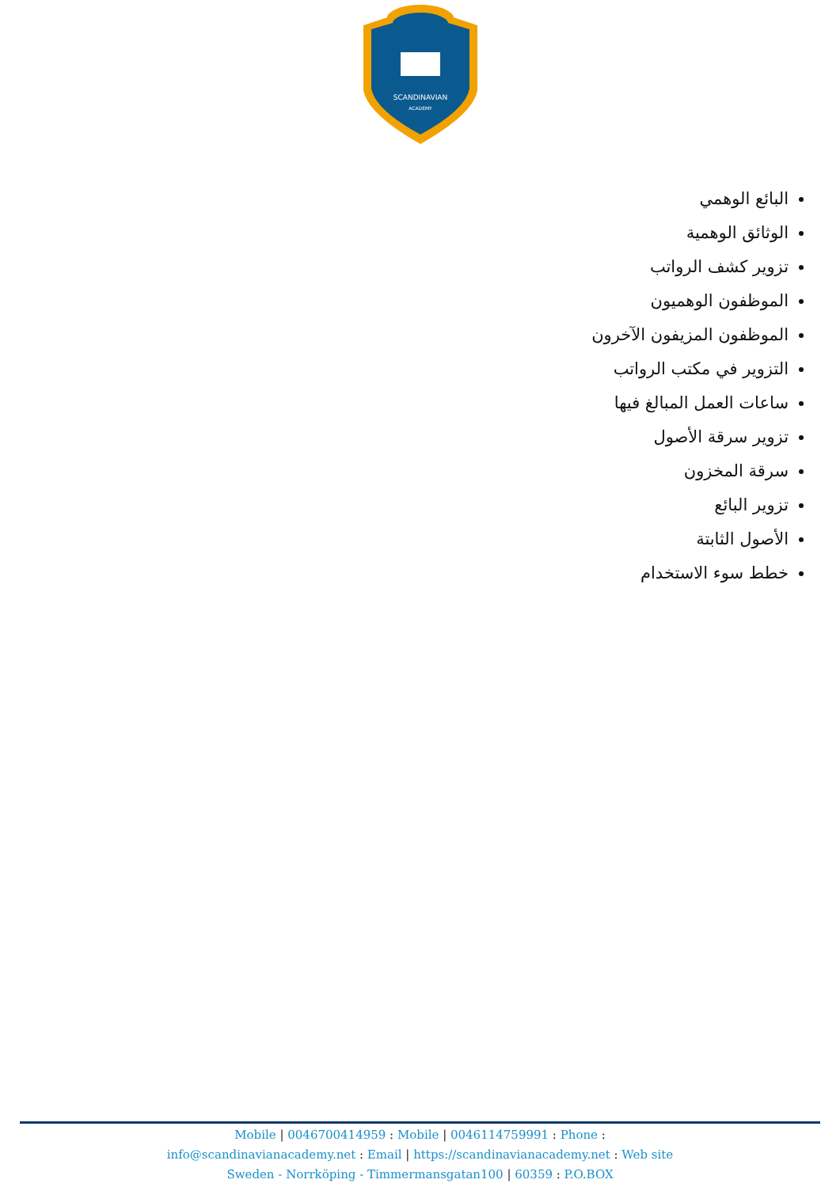SCANDINAVIAN
ACADEMY
البائع الوهمي
الوثائق الوهمية
تزوير كشف الرواتب
الموظفون الوهميون
الموظفون المزيفون الآخرون
التزوير في مكتب الرواتب
ساعات العمل المبالغ فيها
تزوير سرقة الأصول
سرقة المخزون
تزوير البائع
الأصول الثابتة
خطط سوء الاستخدام
Mobile | 0046700414959 : Mobile | 0046114759991 : Phone :
info@scandinavianacademy.net : Email | https://scandinavianacademy.net : Web site
Sweden - Norrköping - Timmermansgatan100 | 60359 : P.O.BOX